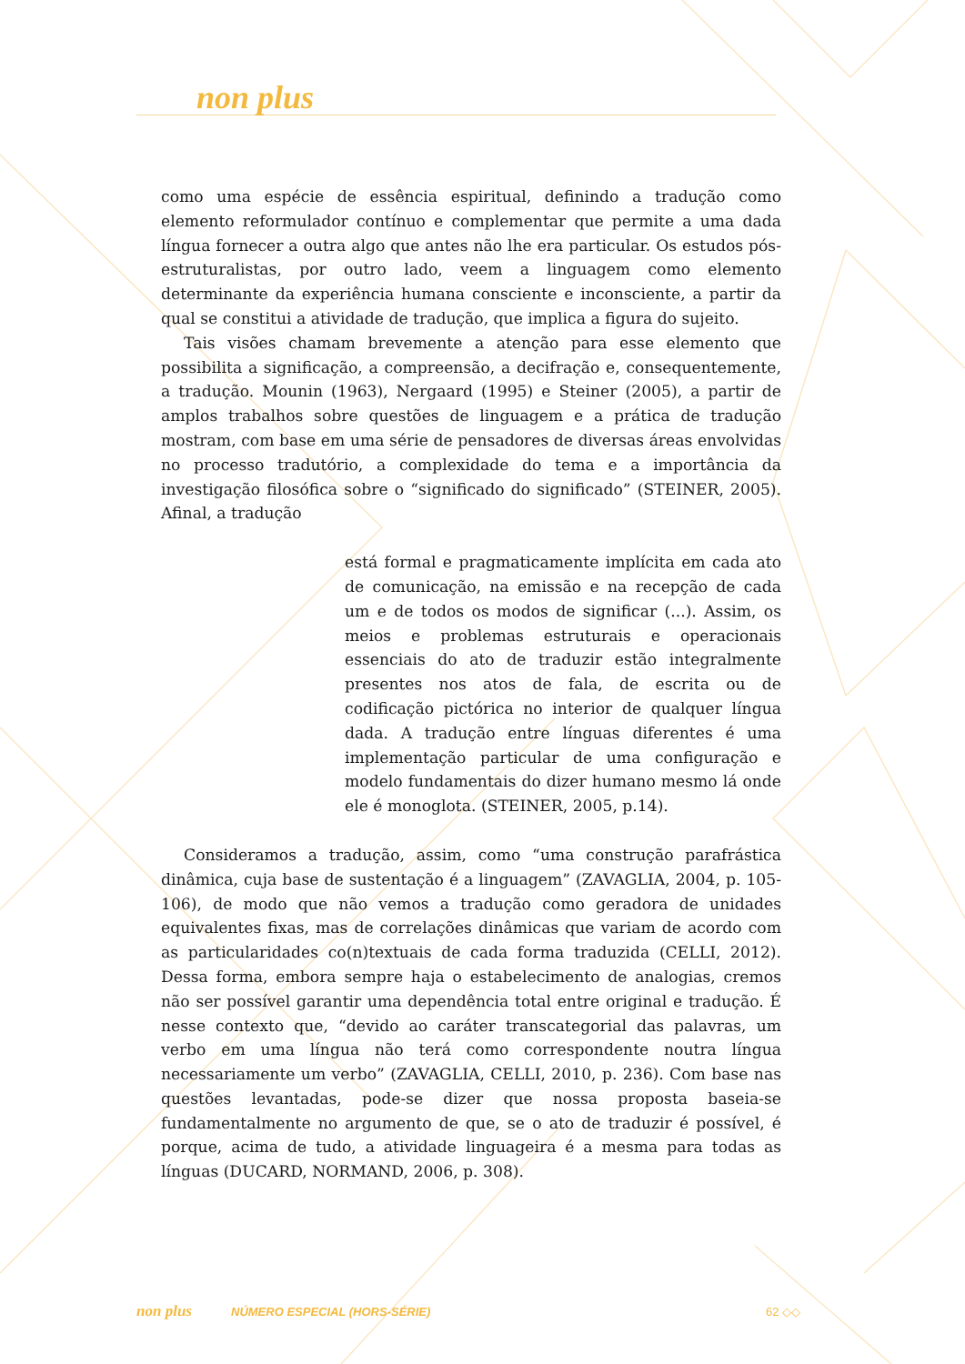non plus
como uma espécie de essência espiritual, definindo a tradução como elemento reformulador contínuo e complementar que permite a uma dada língua fornecer a outra algo que antes não lhe era particular. Os estudos pós-estruturalistas, por outro lado, veem a linguagem como elemento determinante da experiência humana consciente e inconsciente, a partir da qual se constitui a atividade de tradução, que implica a figura do sujeito.
Tais visões chamam brevemente a atenção para esse elemento que possibilita a significação, a compreensão, a decifração e, consequentemente, a tradução. Mounin (1963), Nergaard (1995) e Steiner (2005), a partir de amplos trabalhos sobre questões de linguagem e a prática de tradução mostram, com base em uma série de pensadores de diversas áreas envolvidas no processo tradutório, a complexidade do tema e a importância da investigação filosófica sobre o “significado do significado” (STEINER, 2005). Afinal, a tradução
está formal e pragmaticamente implícita em cada ato de comunicação, na emissão e na recepção de cada um e de todos os modos de significar (...). Assim, os meios e problemas estruturais e operacionais essenciais do ato de traduzir estão integralmente presentes nos atos de fala, de escrita ou de codificação pictórica no interior de qualquer língua dada. A tradução entre línguas diferentes é uma implementação particular de uma configuração e modelo fundamentais do dizer humano mesmo lá onde ele é monoglota. (STEINER, 2005, p.14).
Consideramos a tradução, assim, como “uma construção parafrástica dinâmica, cuja base de sustentação é a linguagem” (ZAVAGLIA, 2004, p. 105-106), de modo que não vemos a tradução como geradora de unidades equivalentes fixas, mas de correlações dinâmicas que variam de acordo com as particularidades co(n)textuais de cada forma traduzida (CELLI, 2012). Dessa forma, embora sempre haja o estabelecimento de analogias, cremos não ser possível garantir uma dependência total entre original e tradução. É nesse contexto que, “devido ao caráter transcategorial das palavras, um verbo em uma língua não terá como correspondente noutra língua necessariamente um verbo” (ZAVAGLIA, CELLI, 2010, p. 236). Com base nas questões levantadas, pode-se dizer que nossa proposta baseia-se fundamentalmente no argumento de que, se o ato de traduzir é possível, é porque, acima de tudo, a atividade linguageira é a mesma para todas as línguas (DUCARD, NORMAND, 2006, p. 308).
non plus NÚMERO ESPECIAL (HORS-SÉRIE) 62 ◇◇